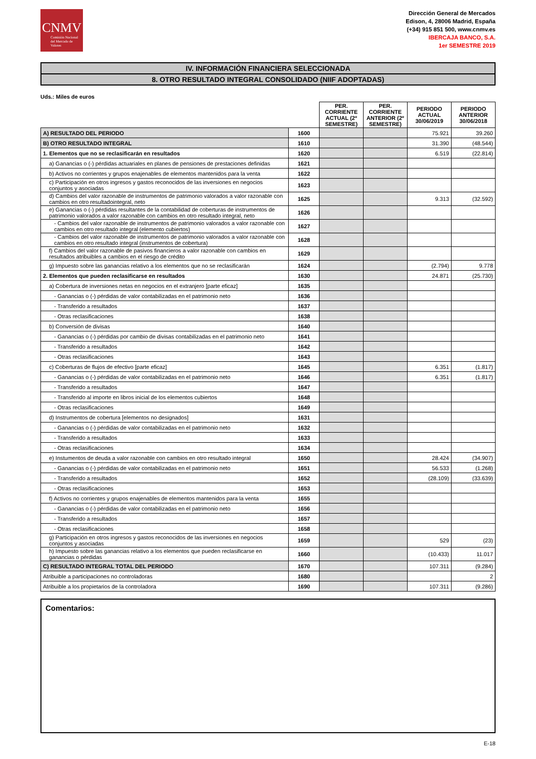CNMV
Comisión Nacional del Mercado de Valores
Dirección General de Mercados
Edison, 4, 28006 Madrid, España
(+34) 915 851 500, www.cnmv.es
IBERCAJA BANCO, S.A.
1er SEMESTRE 2019
IV. INFORMACIÓN FINANCIERA SELECCIONADA
8. OTRO RESULTADO INTEGRAL CONSOLIDADO (NIIF ADOPTADAS)
Uds.: Miles de euros
| | | PER. CORRIENTE ACTUAL (2º SEMESTRE) | PER. CORRIENTE ANTERIOR (2º SEMESTRE) | PERIODO ACTUAL 30/06/2019 | PERIODO ANTERIOR 30/06/2018 |
| --- | --- | --- | --- | --- | --- |
| A) RESULTADO DEL PERIODO | 1600 | | | 75.921 | 39.260 |
| B) OTRO RESULTADO INTEGRAL | 1610 | | | 31.390 | (48.544) |
| 1. Elementos que no se reclasificarán en resultados | 1620 | | | 6.519 | (22.814) |
| a) Ganancias o (-) pérdidas actuariales en planes de pensiones de prestaciones definidas | 1621 | | | | |
| b) Activos no corrientes y grupos enajenables de elementos mantenidos para la venta | 1622 | | | | |
| c) Participación en otros ingresos y gastos reconocidos de las inversiones en negocios conjuntos y asociadas | 1623 | | | | |
| d) Cambios del valor razonable de instrumentos de patrimonio valorados a valor razonable con cambios en otro resultadointegral, neto | 1625 | | | 9.313 | (32.592) |
| e) Ganancias o (-) pérdidas resultantes de la contabilidad de coberturas de instrumentos de patrimonio valorados a valor razonable con cambios en otro resultado integral, neto | 1626 | | | | |
| - Cambios del valor razonable de instrumentos de patrimonio valorados a valor razonable con cambios en otro resultado integral (elemento cubiertos) | 1627 | | | | |
| - Cambios del valor razonable de instrumentos de patrimonio valorados a valor razonable con cambios en otro resultado integral (instrumentos de cobertura) | 1628 | | | | |
| f) Cambios del valor razonable de pasivos financieros a valor razonable con cambios en resultados atribuibles a cambios en el riesgo de crédito | 1629 | | | | |
| g) Impuesto sobre las ganancias relativo a los elementos que no se reclasificarán | 1624 | | | (2.794) | 9.778 |
| 2. Elementos que pueden reclasificarse en resultados | 1630 | | | 24.871 | (25.730) |
| a) Cobertura de inversiones netas en negocios en el extranjero [parte eficaz] | 1635 | | | | |
| - Ganancias o (-) pérdidas de valor contabilizadas en el patrimonio neto | 1636 | | | | |
| - Transferido a resultados | 1637 | | | | |
| - Otras reclasificaciones | 1638 | | | | |
| b) Conversión de divisas | 1640 | | | | |
| - Ganancias o (-) pérdidas por cambio de divisas contabilizadas en el patrimonio neto | 1641 | | | | |
| - Transferido a resultados | 1642 | | | | |
| - Otras reclasificaciones | 1643 | | | | |
| c) Coberturas de flujos de efectivo [parte eficaz] | 1645 | | | 6.351 | (1.817) |
| - Ganancias o (-) pérdidas de valor contabilizadas en el patrimonio neto | 1646 | | | 6.351 | (1.817) |
| - Transferido a resultados | 1647 | | | | |
| - Transferido al importe en libros inicial de los elementos cubiertos | 1648 | | | | |
| - Otras reclasificaciones | 1649 | | | | |
| d) Instrumentos de cobertura [elementos no designados] | 1631 | | | | |
| - Ganancias o (-) pérdidas de valor contabilizadas en el patrimonio neto | 1632 | | | | |
| - Transferido a resultados | 1633 | | | | |
| - Otras reclasificaciones | 1634 | | | | |
| e) Instumentos de deuda a valor razonable con cambios en otro resultado integral | 1650 | | | 28.424 | (34.907) |
| - Ganancias o (-) pérdidas de valor contabilizadas en el patrimonio neto | 1651 | | | 56.533 | (1.268) |
| - Transferido a resultados | 1652 | | | (28.109) | (33.639) |
| - Otras reclasificaciones | 1653 | | | | |
| f) Activos no corrientes y grupos enajenables de elementos mantenidos para la venta | 1655 | | | | |
| - Ganancias o (-) pérdidas de valor contabilizadas en el patrimonio neto | 1656 | | | | |
| - Transferido a resultados | 1657 | | | | |
| - Otras reclasificaciones | 1658 | | | | |
| g) Participación en otros ingresos y gastos reconocidos de las inversiones en negocios conjuntos y asociadas | 1659 | | | 529 | (23) |
| h) Impuesto sobre las ganancias relativo a los elementos que pueden reclasificarse en ganancias o pérdidas | 1660 | | | (10.433) | 11.017 |
| C) RESULTADO INTEGRAL TOTAL DEL PERIODO | 1670 | | | 107.311 | (9.284) |
| Atribuible a participaciones no controladoras | 1680 | | | | 2 |
| Atribuible a los propietarios de la controladora | 1690 | | | 107.311 | (9.286) |
Comentarios:
E-18